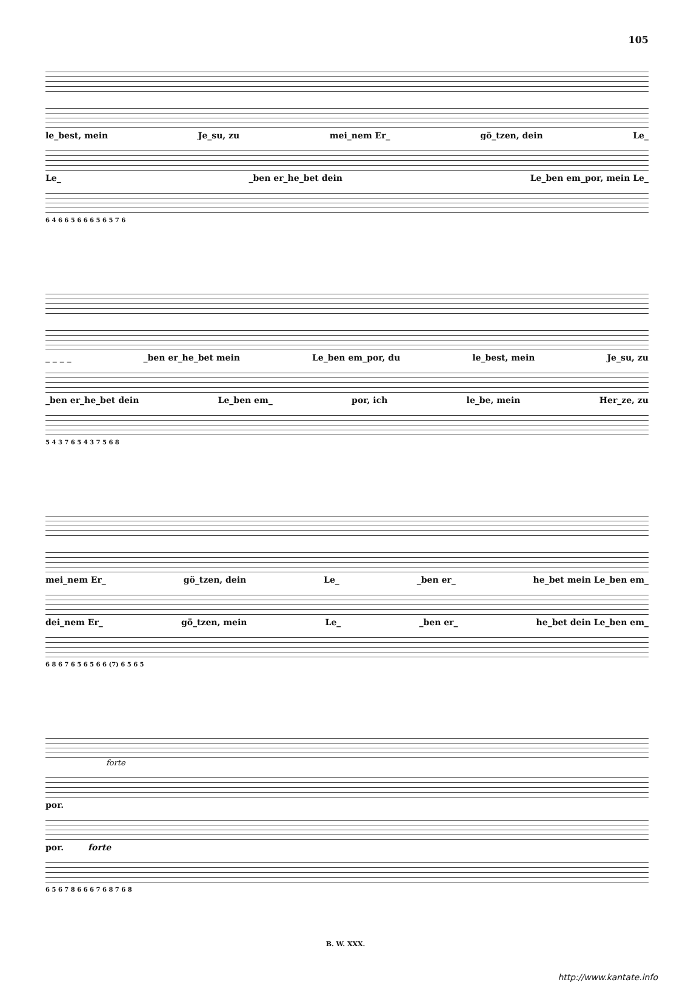105
le_best, mein Je_su, zu mei_nem Er_ gö_tzen, dein Le_
Le_ _ben er_he_bet dein Le_ben em_por, mein Le_
6 4 6 6 5 6 6 6 5 6 5 7 6
_ _ _ _ _ben er_he_bet mein Le_ben em_por, du le_best, mein Je_su, zu
_ben er_he_bet dein Le_ben em_ por, ich le_be, mein Her_ze, zu
5 4 3 7 6 5 4 3 7 5 6 8
mei_nem Er_ gö_tzen, dein Le_ _ben er_ he_bet mein Le_ben em_
dei_nem Er_ gö_tzen, mein Le_ _ben er_ he_bet dein Le_ben em_
6 8 6 7 6 5 6 5 6 6 (7) 6 5 6 5
forte
por.
por. forte
6 5 6 7 8 6 6 6 7 6 8 7 6 8
B. W. XXX.
http://www.kantate.info